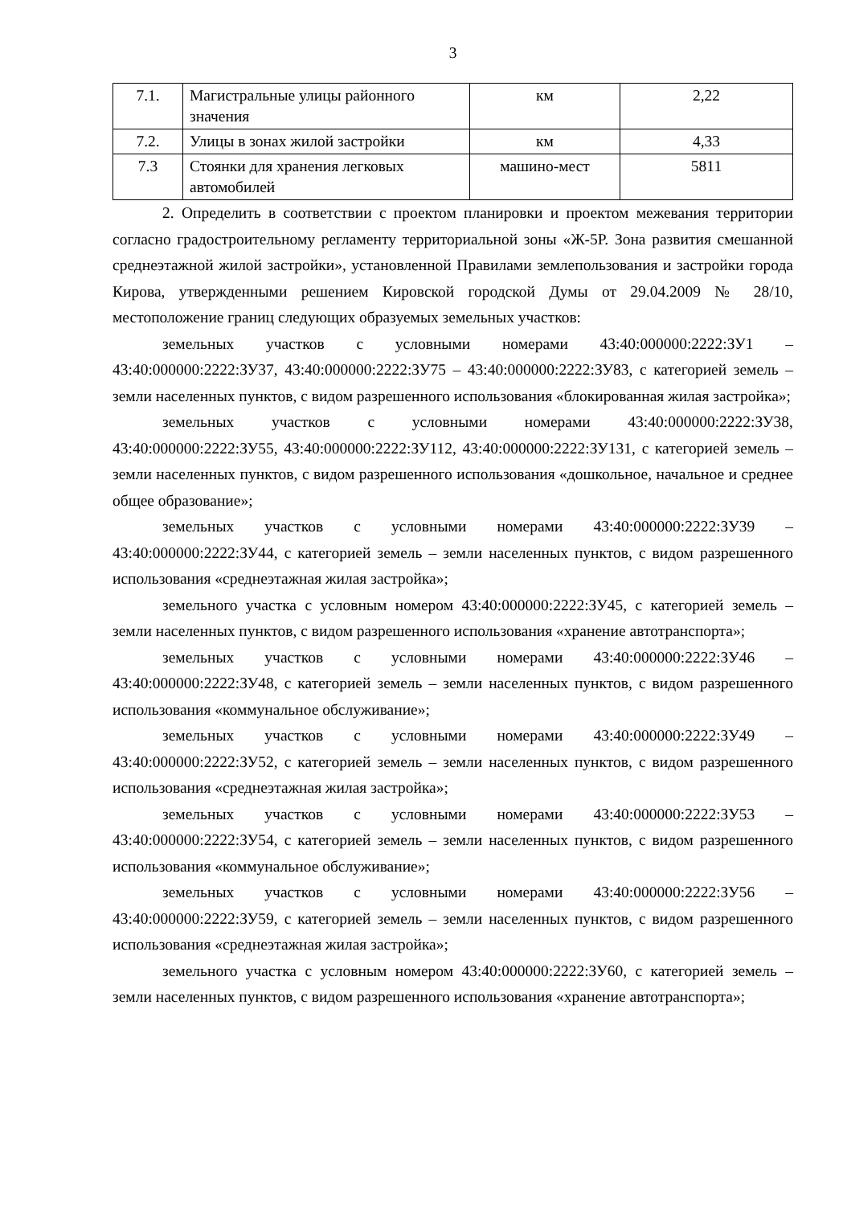3
| 7.1. | Магистральные улицы районного значения | км | 2,22 |
| 7.2. | Улицы в зонах жилой застройки | км | 4,33 |
| 7.3 | Стоянки для хранения легковых автомобилей | машино-мест | 5811 |
2. Определить в соответствии с проектом планировки и проектом межевания территории согласно градостроительному регламенту территориальной зоны «Ж-5Р. Зона развития смешанной среднеэтажной жилой застройки», установленной Правилами землепользования и застройки города Кирова, утвержденными решением Кировской городской Думы от 29.04.2009 № 28/10, местоположение границ следующих образуемых земельных участков:
земельных участков с условными номерами 43:40:000000:2222:ЗУ1 – 43:40:000000:2222:ЗУ37, 43:40:000000:2222:ЗУ75 – 43:40:000000:2222:ЗУ83, с категорией земель – земли населенных пунктов, с видом разрешенного использования «блокированная жилая застройка»;
земельных участков с условными номерами 43:40:000000:2222:ЗУ38, 43:40:000000:2222:ЗУ55, 43:40:000000:2222:ЗУ112, 43:40:000000:2222:ЗУ131, с категорией земель – земли населенных пунктов, с видом разрешенного использования «дошкольное, начальное и среднее общее образование»;
земельных участков с условными номерами 43:40:000000:2222:ЗУ39 – 43:40:000000:2222:ЗУ44, с категорией земель – земли населенных пунктов, с видом разрешенного использования «среднеэтажная жилая застройка»;
земельного участка с условным номером 43:40:000000:2222:ЗУ45, с категорией земель – земли населенных пунктов, с видом разрешенного использования «хранение автотранспорта»;
земельных участков с условными номерами 43:40:000000:2222:ЗУ46 – 43:40:000000:2222:ЗУ48, с категорией земель – земли населенных пунктов, с видом разрешенного использования «коммунальное обслуживание»;
земельных участков с условными номерами 43:40:000000:2222:ЗУ49 – 43:40:000000:2222:ЗУ52, с категорией земель – земли населенных пунктов, с видом разрешенного использования «среднеэтажная жилая застройка»;
земельных участков с условными номерами 43:40:000000:2222:ЗУ53 – 43:40:000000:2222:ЗУ54, с категорией земель – земли населенных пунктов, с видом разрешенного использования «коммунальное обслуживание»;
земельных участков с условными номерами 43:40:000000:2222:ЗУ56 – 43:40:000000:2222:ЗУ59, с категорией земель – земли населенных пунктов, с видом разрешенного использования «среднеэтажная жилая застройка»;
земельного участка с условным номером 43:40:000000:2222:ЗУ60, с категорией земель – земли населенных пунктов, с видом разрешенного использования «хранение автотранспорта»;